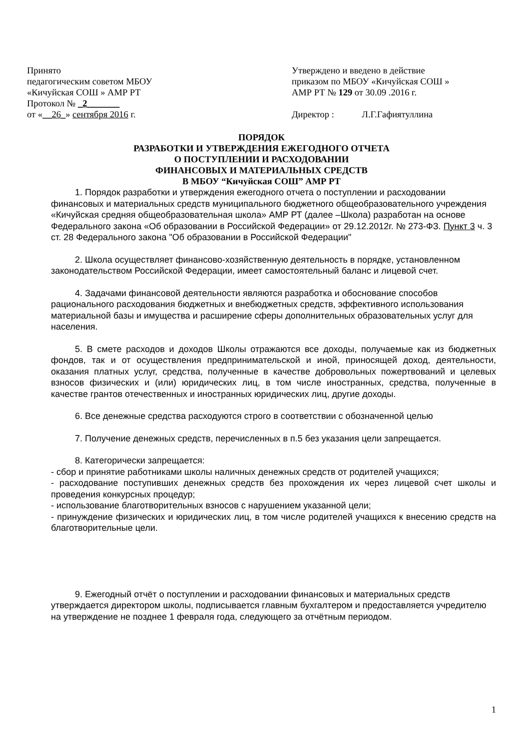Принято
педагогическим советом МБОУ
«Кичуйская СОШ » АМР РТ
Протокол № _2_______
от «__26_» сентября 2016 г.
Утверждено и введено в действие
приказом по МБОУ «Кичуйская СОШ »
АМР РТ № 129 от 30.09 .2016 г.
Директор : Л.Г.Гафиятуллина
ПОРЯДОК
РАЗРАБОТКИ И УТВЕРЖДЕНИЯ ЕЖЕГОДНОГО ОТЧЕТА
О ПОСТУПЛЕНИИ И РАСХОДОВАНИИ
ФИНАНСОВЫХ И МАТЕРИАЛЬНЫХ СРЕДСТВ
В МБОУ “Кичуйская СОШ” АМР РТ
1. Порядок разработки и утверждения ежегодного отчета о поступлении и расходовании финансовых и материальных средств муниципального бюджетного общеобразовательного учреждения «Кичуйская средняя общеобразовательная школа» АМР РТ (далее –Школа) разработан на основе Федерального закона «Об образовании в Российской Федерации» от 29.12.2012г. № 273-ФЗ. Пункт 3 ч. 3 ст. 28 Федерального закона "Об образовании в Российской Федерации"
2. Школа осуществляет финансово-хозяйственную деятельность в порядке, установленном законодательством Российской Федерации, имеет самостоятельный баланс и лицевой счет.
4. Задачами финансовой деятельности являются разработка и обоснование способов рационального расходования бюджетных и внебюджетных средств, эффективного использования материальной базы и имущества и расширение сферы дополнительных образовательных услуг для населения.
5. В смете расходов и доходов Школы отражаются все доходы, получаемые как из бюджетных фондов, так и от осуществления предпринимательской и иной, приносящей доход, деятельности, оказания платных услуг, средства, полученные в качестве добровольных пожертвований и целевых взносов физических и (или) юридических лиц, в том числе иностранных, средства, полученные в качестве грантов отечественных и иностранных юридических лиц, другие доходы.
6. Все денежные средства расходуются строго в соответствии с обозначенной целью
7. Получение денежных средств, перечисленных в п.5 без указания цели запрещается.
8. Категорически запрещается:
- сбор и принятие работниками школы наличных денежных средств от родителей учащихся;
- расходование поступивших денежных средств без прохождения их через лицевой счет школы и проведения конкурсных процедур;
- использование благотворительных взносов с нарушением указанной цели;
- принуждение физических и юридических лиц, в том числе родителей учащихся к внесению средств на благотворительные цели.
9. Ежегодный отчёт о поступлении и расходовании финансовых и материальных средств утверждается директором школы, подписывается главным бухгалтером и предоставляется учредителю на утверждение не позднее 1 февраля года, следующего за отчётным периодом.
1